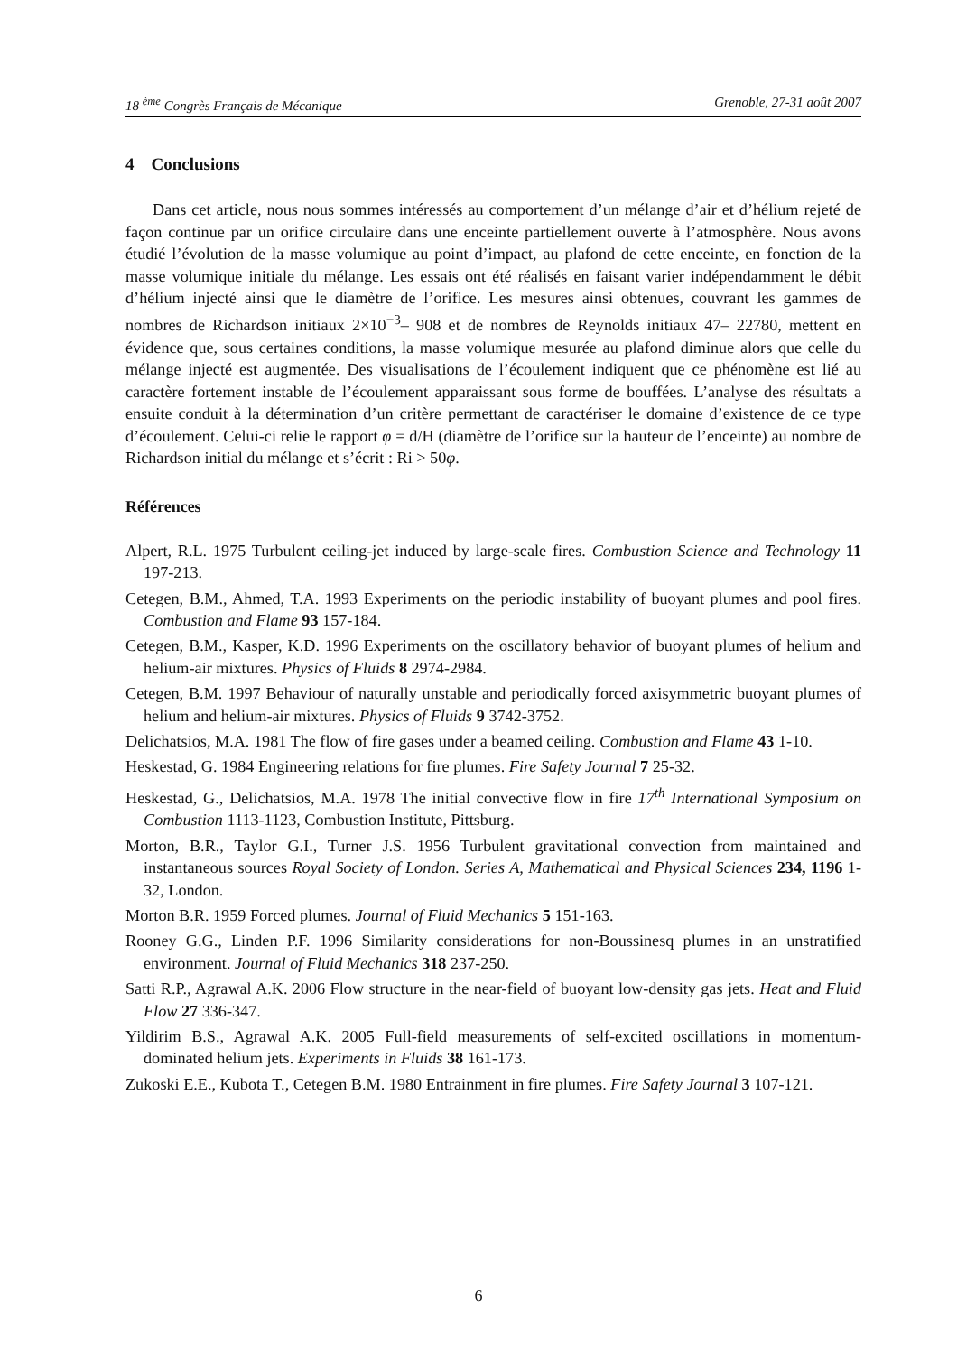18 <sup>ème</sup> Congrès Français de Mécanique Grenoble, 27-31 août 2007
4 Conclusions
Dans cet article, nous nous sommes intéressés au comportement d’un mélange d’air et d’hélium rejeté de façon continue par un orifice circulaire dans une enceinte partiellement ouverte à l’atmosphère. Nous avons étudié l’évolution de la masse volumique au point d’impact, au plafond de cette enceinte, en fonction de la masse volumique initiale du mélange. Les essais ont été réalisés en faisant varier indépendamment le débit d’hélium injecté ainsi que le diamètre de l’orifice. Les mesures ainsi obtenues, couvrant les gammes de nombres de Richardson initiaux 2×10<sup>−3</sup>– 908 et de nombres de Reynolds initiaux 47– 22780, mettent en évidence que, sous certaines conditions, la masse volumique mesurée au plafond diminue alors que celle du mélange injecté est augmentée. Des visualisations de l’écoulement indiquent que ce phénomène est lié au caractère fortement instable de l’écoulement apparaissant sous forme de bouffées. L’analyse des résultats a ensuite conduit à la détermination d’un critère permettant de caractériser le domaine d’existence de ce type d’écoulement. Celui-ci relie le rapport φ = d/H (diamètre de l’orifice sur la hauteur de l’enceinte) au nombre de Richardson initial du mélange et s’écrit : Ri > 50φ.
Références
Alpert, R.L. 1975 Turbulent ceiling-jet induced by large-scale fires. Combustion Science and Technology 11 197-213.
Cetegen, B.M., Ahmed, T.A. 1993 Experiments on the periodic instability of buoyant plumes and pool fires. Combustion and Flame 93 157-184.
Cetegen, B.M., Kasper, K.D. 1996 Experiments on the oscillatory behavior of buoyant plumes of helium and helium-air mixtures. Physics of Fluids 8 2974-2984.
Cetegen, B.M. 1997 Behaviour of naturally unstable and periodically forced axisymmetric buoyant plumes of helium and helium-air mixtures. Physics of Fluids 9 3742-3752.
Delichatsios, M.A. 1981 The flow of fire gases under a beamed ceiling. Combustion and Flame 43 1-10.
Heskestad, G. 1984 Engineering relations for fire plumes. Fire Safety Journal 7 25-32.
Heskestad, G., Delichatsios, M.A. 1978 The initial convective flow in fire 17<sup>th</sup> International Symposium on Combustion 1113-1123, Combustion Institute, Pittsburg.
Morton, B.R., Taylor G.I., Turner J.S. 1956 Turbulent gravitational convection from maintained and instantaneous sources Royal Society of London. Series A, Mathematical and Physical Sciences 234, 1196 1-32, London.
Morton B.R. 1959 Forced plumes. Journal of Fluid Mechanics 5 151-163.
Rooney G.G., Linden P.F. 1996 Similarity considerations for non-Boussinesq plumes in an unstratified environment. Journal of Fluid Mechanics 318 237-250.
Satti R.P., Agrawal A.K. 2006 Flow structure in the near-field of buoyant low-density gas jets. Heat and Fluid Flow 27 336-347.
Yildirim B.S., Agrawal A.K. 2005 Full-field measurements of self-excited oscillations in momentum-dominated helium jets. Experiments in Fluids 38 161-173.
Zukoski E.E., Kubota T., Cetegen B.M. 1980 Entrainment in fire plumes. Fire Safety Journal 3 107-121.
6